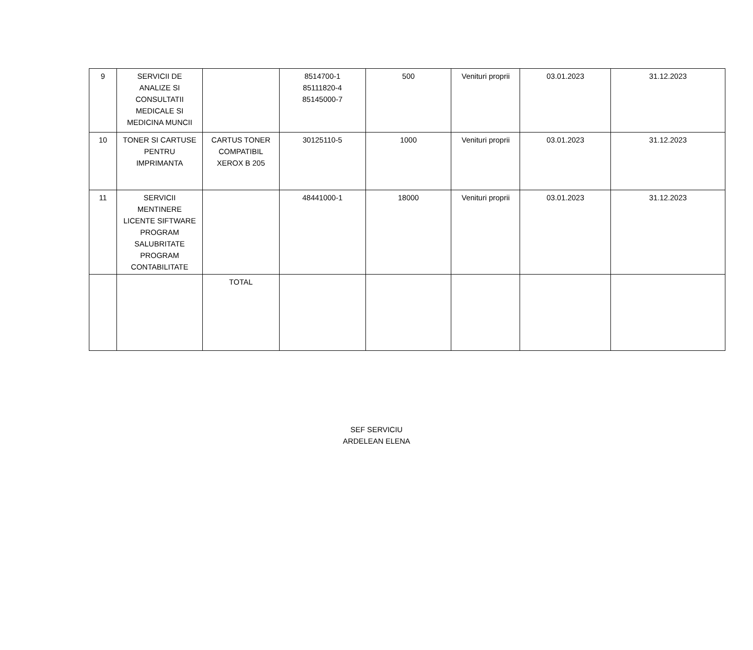| 9 | SERVICII DE ANALIZE SI CONSULTATII MEDICALE SI MEDICINA MUNCII | | 8514700-1 85111820-4 85145000-7 | 500 | Venituri proprii | 03.01.2023 | 31.12.2023 |
| 10 | TONER SI CARTUSE PENTRU IMPRIMANTA | CARTUS TONER COMPATIBIL XEROX B 205 | 30125110-5 | 1000 | Venituri proprii | 03.01.2023 | 31.12.2023 |
| 11 | SERVICII MENTINERE LICENTE SIFTWARE PROGRAM SALUBRITATE PROGRAM CONTABILITATE | | 48441000-1 | 18000 | Venituri proprii | 03.01.2023 | 31.12.2023 |
| | | TOTAL | | | | | |
SEF SERVICIU
ARDELEAN ELENA